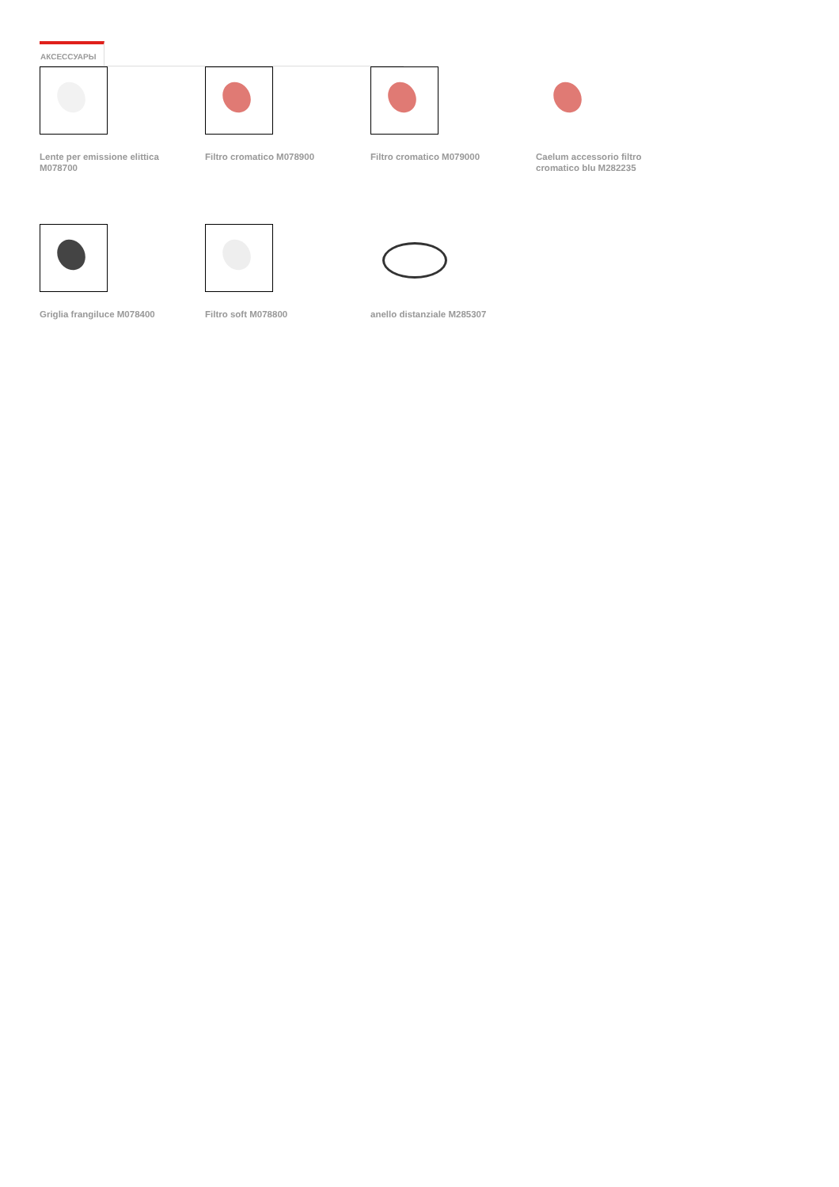АКСЕССУАРЫ
Lente per emissione elittica M078700
Filtro cromatico M078900
Filtro cromatico M079000
Caelum accessorio filtro cromatico blu M282235
Griglia frangiluce M078400
Filtro soft M078800 anello distanziale M285307